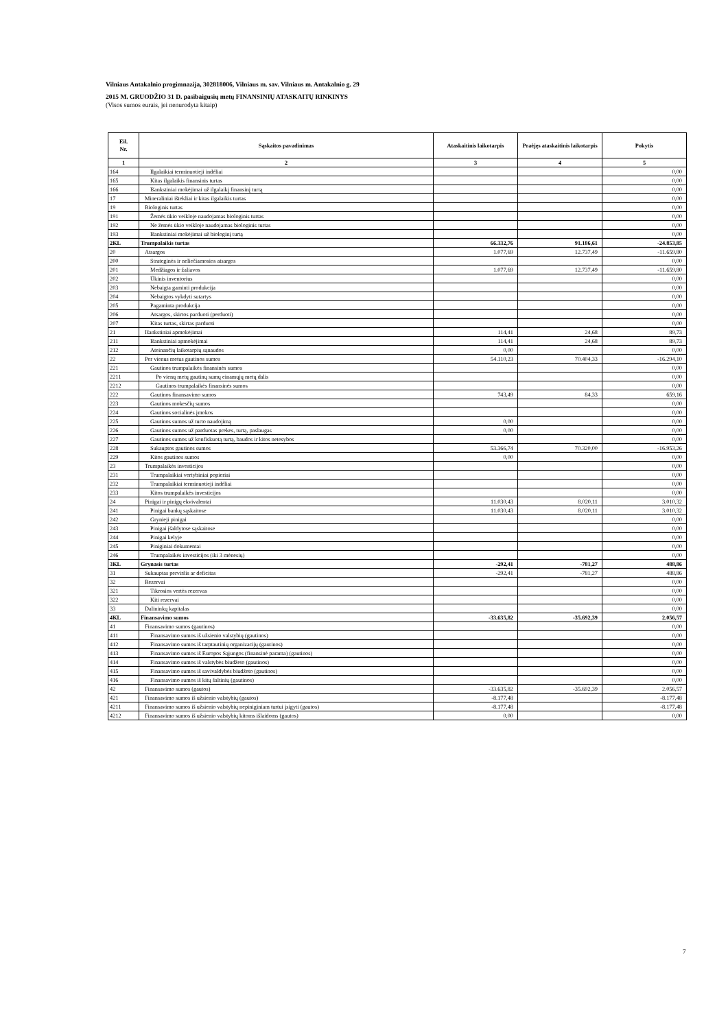Vilniaus Antakalnio progimnazija, 302818006, Vilniaus m. sav. Vilniaus m. Antakalnio g. 29
2015 M. GRUODŽIO 31 D. pasibaigusių metų FINANSINIŲ ATASKAITŲ RINKINYS
(Visos sumos eurais, jei nenurodyta kitaip)
| Eil. Nr. | Sąskaitos pavadinimas | Ataskaitinis laikotarpis | Praėjęs ataskaitinis laikotarpis | Pokytis |
| --- | --- | --- | --- | --- |
| 1 | 2 | 3 | 4 | 5 |
| 164 | Ilgalaikiai terminuotieji indėliai | | | 0,00 |
| 165 | Kitas ilgalaikis finansinis turtas | | | 0,00 |
| 166 | Išankstiniai mokėjimai už ilgalaikį finansinį turtą | | | 0,00 |
| 17 | Mineraliniai ištekliai ir kitas ilgalaikis turtas | | | 0,00 |
| 19 | Biologinis turtas | | | 0,00 |
| 191 | Žemės ūkio veikloje naudojamas biologinis turtas | | | 0,00 |
| 192 | Ne žemės ūkio veikloje naudojamas biologinis turtas | | | 0,00 |
| 193 | Išankstiniai mokėjimai už biologinį turtą | | | 0,00 |
| 2KL | Trumpalaikis turtas | 66.332,76 | 91.186,61 | -24.853,85 |
| 20 | Atsargos | 1.077,69 | 12.737,49 | -11.659,80 |
| 200 | Strateginės ir neliečiamosios atsargos | | | 0,00 |
| 201 | Medžiagos ir žaliavos | 1.077,69 | 12.737,49 | -11.659,80 |
| 202 | Ūkinis inventorius | | | 0,00 |
| 203 | Nebaigta gaminti produkcija | | | 0,00 |
| 204 | Nebaigtos vykdyti sutartys | | | 0,00 |
| 205 | Pagaminta produkcija | | | 0,00 |
| 206 | Atsargos, skirtos parduoti (perduoti) | | | 0,00 |
| 207 | Kitas turtas, skirtas parduoti | | | 0,00 |
| 21 | Išankstiniai apmokėjimai | 114,41 | 24,68 | 89,73 |
| 211 | Išankstiniai apmokėjimai | 114,41 | 24,68 | 89,73 |
| 212 | Ateinančių laikotarpių sąnaudos | 0,00 | | 0,00 |
| 22 | Per vienus metus gautinos sumos | 54.110,23 | 70.404,33 | -16.294,10 |
| 221 | Gautinos trumpalaikės finansinės sumos | | | 0,00 |
| 2211 | Po vienų metų gautinų sumų einamųjų metų dalis | | | 0,00 |
| 2212 | Gautinos trumpalaikės finansinės sumos | | | 0,00 |
| 222 | Gautinos finansavimo sumos | 743,49 | 84,33 | 659,16 |
| 223 | Gautinos mokesčių sumos | | | 0,00 |
| 224 | Gautinos socialinės įmokos | | | 0,00 |
| 225 | Gautinos sumos už turto naudojimą | 0,00 | | 0,00 |
| 226 | Gautinos sumos už parduotas prekes, turtą, paslaugas | 0,00 | | 0,00 |
| 227 | Gautinos sumos už konfiskuotą turtą, baudos ir kitos netesybos | | | 0,00 |
| 228 | Sukauptos gautinos sumos | 53.366,74 | 70.320,00 | -16.953,26 |
| 229 | Kitos gautinos sumos | 0,00 | | 0,00 |
| 23 | Trumpalaikės investicijos | | | 0,00 |
| 231 | Trumpalaikiai vertybiniai popieriai | | | 0,00 |
| 232 | Trumpalaikiai terminuotieji indėliai | | | 0,00 |
| 233 | Kitos trumpalaikės investicijos | | | 0,00 |
| 24 | Pinigai ir pinigų ekvivalentai | 11.030,43 | 8.020,11 | 3.010,32 |
| 241 | Pinigai bankų sąskaitose | 11.030,43 | 8.020,11 | 3.010,32 |
| 242 | Grynieji pinigai | | | 0,00 |
| 243 | Pinigai įšaldytose sąskaitose | | | 0,00 |
| 244 | Pinigai kelyje | | | 0,00 |
| 245 | Piniginiai dokumentai | | | 0,00 |
| 246 | Trumpalaikės investicijos (iki 3 mėnesių) | | | 0,00 |
| 3KL | Grynasis turtas | -292,41 | -781,27 | 488,86 |
| 31 | Sukauptas perviršis ar deficitas | -292,41 | -781,27 | 488,86 |
| 32 | Rezervai | | | 0,00 |
| 321 | Tikrosios vertės rezervas | | | 0,00 |
| 322 | Kiti rezervai | | | 0,00 |
| 33 | Dalininkų kapitalas | | | 0,00 |
| 4KL | Finansavimo sumos | -33.635,82 | -35.692,39 | 2.056,57 |
| 41 | Finansavimo sumos (gautinos) | | | 0,00 |
| 411 | Finansavimo sumos iš užsienio valstybių (gautinos) | | | 0,00 |
| 412 | Finansavimo sumos iš tarptautinių organizacijų (gautinos) | | | 0,00 |
| 413 | Finansavimo sumos iš Europos Sąjungos (finansinė parama) (gautinos) | | | 0,00 |
| 414 | Finansavimo sumos iš valstybės biudžeto (gautinos) | | | 0,00 |
| 415 | Finansavimo sumos iš savivaldybės biudžeto (gautinos) | | | 0,00 |
| 416 | Finansavimo sumos iš kitų šaltinių (gautinos) | | | 0,00 |
| 42 | Finansavimo sumos (gautos) | -33.635,82 | -35.692,39 | 2.056,57 |
| 421 | Finansavimo sumos iš užsienio valstybių (gautos) | -8.177,48 | | -8.177,48 |
| 4211 | Finansavimo sumos iš užsienio valstybių nepiniginiam turtui įsigyti (gautos) | -8.177,48 | | -8.177,48 |
| 4212 | Finansavimo sumos iš užsienio valstybių kitoms išlaidoms (gautos) | 0,00 | | 0,00 |
7